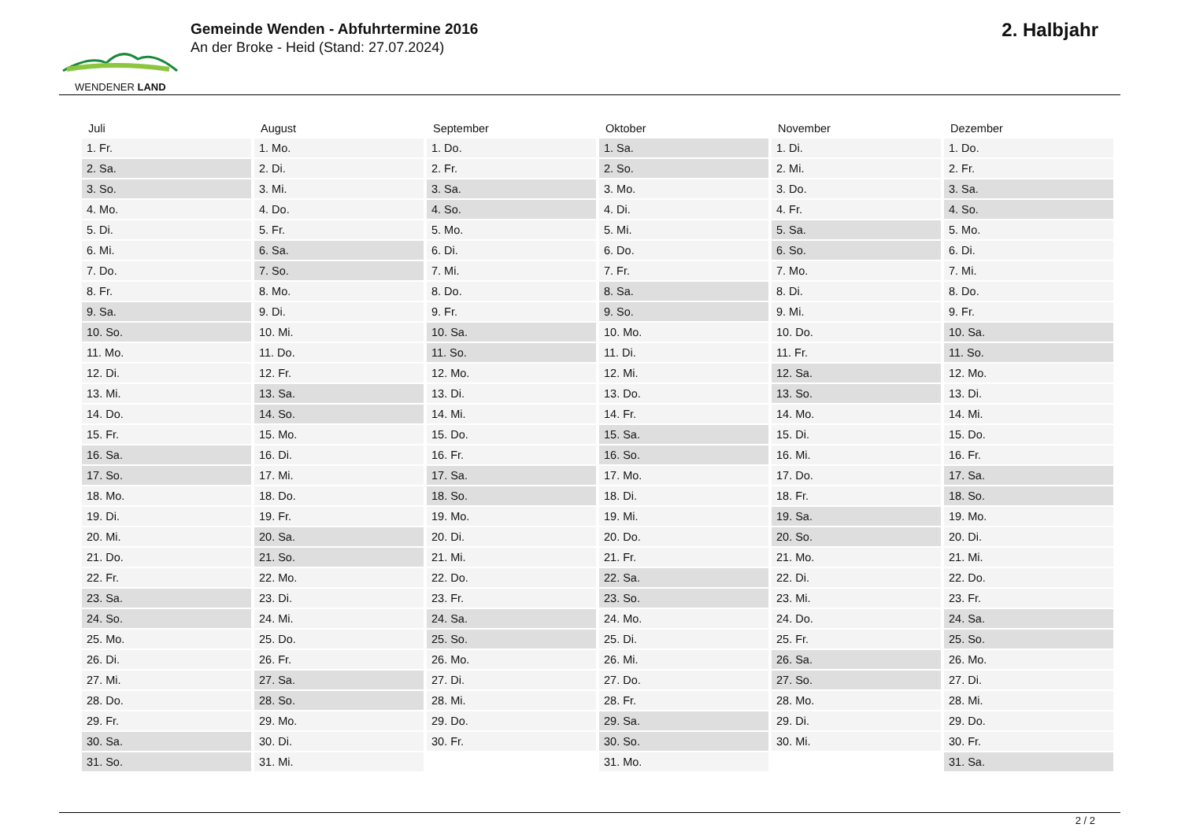WENDENER LAND
Gemeinde Wenden - Abfuhrtermine 2016
An der Broke - Heid (Stand: 27.07.2024)
2. Halbjahr
| Juli | August | September | Oktober | November | Dezember |
| --- | --- | --- | --- | --- | --- |
| 1. Fr. | 1. Mo. | 1. Do. | 1. Sa. | 1. Di. | 1. Do. |
| 2. Sa. | 2. Di. | 2. Fr. | 2. So. | 2. Mi. | 2. Fr. |
| 3. So. | 3. Mi. | 3. Sa. | 3. Mo. | 3. Do. | 3. Sa. |
| 4. Mo. | 4. Do. | 4. So. | 4. Di. | 4. Fr. | 4. So. |
| 5. Di. | 5. Fr. | 5. Mo. | 5. Mi. | 5. Sa. | 5. Mo. |
| 6. Mi. | 6. Sa. | 6. Di. | 6. Do. | 6. So. | 6. Di. |
| 7. Do. | 7. So. | 7. Mi. | 7. Fr. | 7. Mo. | 7. Mi. |
| 8. Fr. | 8. Mo. | 8. Do. | 8. Sa. | 8. Di. | 8. Do. |
| 9. Sa. | 9. Di. | 9. Fr. | 9. So. | 9. Mi. | 9. Fr. |
| 10. So. | 10. Mi. | 10. Sa. | 10. Mo. | 10. Do. | 10. Sa. |
| 11. Mo. | 11. Do. | 11. So. | 11. Di. | 11. Fr. | 11. So. |
| 12. Di. | 12. Fr. | 12. Mo. | 12. Mi. | 12. Sa. | 12. Mo. |
| 13. Mi. | 13. Sa. | 13. Di. | 13. Do. | 13. So. | 13. Di. |
| 14. Do. | 14. So. | 14. Mi. | 14. Fr. | 14. Mo. | 14. Mi. |
| 15. Fr. | 15. Mo. | 15. Do. | 15. Sa. | 15. Di. | 15. Do. |
| 16. Sa. | 16. Di. | 16. Fr. | 16. So. | 16. Mi. | 16. Fr. |
| 17. So. | 17. Mi. | 17. Sa. | 17. Mo. | 17. Do. | 17. Sa. |
| 18. Mo. | 18. Do. | 18. So. | 18. Di. | 18. Fr. | 18. So. |
| 19. Di. | 19. Fr. | 19. Mo. | 19. Mi. | 19. Sa. | 19. Mo. |
| 20. Mi. | 20. Sa. | 20. Di. | 20. Do. | 20. So. | 20. Di. |
| 21. Do. | 21. So. | 21. Mi. | 21. Fr. | 21. Mo. | 21. Mi. |
| 22. Fr. | 22. Mo. | 22. Do. | 22. Sa. | 22. Di. | 22. Do. |
| 23. Sa. | 23. Di. | 23. Fr. | 23. So. | 23. Mi. | 23. Fr. |
| 24. So. | 24. Mi. | 24. Sa. | 24. Mo. | 24. Do. | 24. Sa. |
| 25. Mo. | 25. Do. | 25. So. | 25. Di. | 25. Fr. | 25. So. |
| 26. Di. | 26. Fr. | 26. Mo. | 26. Mi. | 26. Sa. | 26. Mo. |
| 27. Mi. | 27. Sa. | 27. Di. | 27. Do. | 27. So. | 27. Di. |
| 28. Do. | 28. So. | 28. Mi. | 28. Fr. | 28. Mo. | 28. Mi. |
| 29. Fr. | 29. Mo. | 29. Do. | 29. Sa. | 29. Di. | 29. Do. |
| 30. Sa. | 30. Di. | 30. Fr. | 30. So. | 30. Mi. | 30. Fr. |
| 31. So. | 31. Mi. | | 31. Mo. | | 31. Sa. |
2 / 2